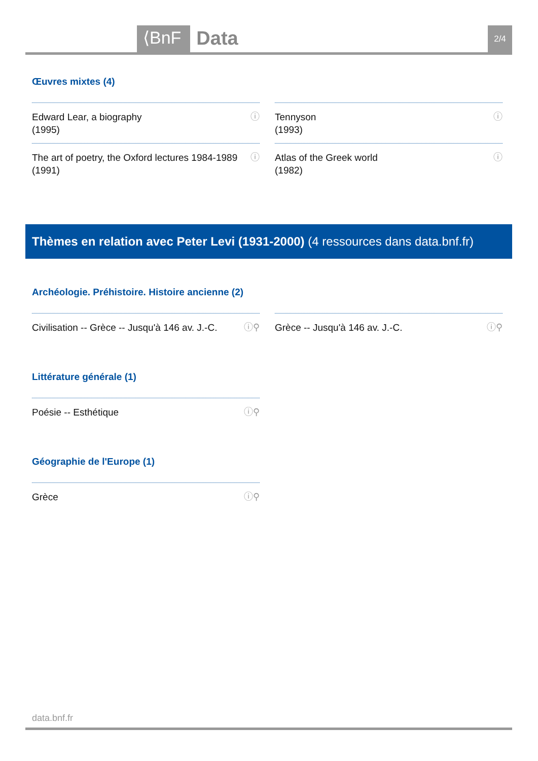⟨BnF Data 2/4
Œuvres mixtes (4)
Edward Lear, a biography
(1995) ⓘ
Tennyson
(1993) ⓘ
The art of poetry, the Oxford lectures 1984-1989
(1991) ⓘ
Atlas of the Greek world
(1982) ⓘ
Thèmes en relation avec Peter Levi (1931-2000) (4 ressources dans data.bnf.fr)
Archéologie. Préhistoire. Histoire ancienne (2)
Civilisation -- Grèce -- Jusqu'à 146 av. J.-C. ⓘ⚲
Grèce -- Jusqu'à 146 av. J.-C. ⓘ⚲
Littérature générale (1)
Poésie -- Esthétique ⓘ⚲
Géographie de l'Europe (1)
Grèce ⓘ⚲
data.bnf.fr